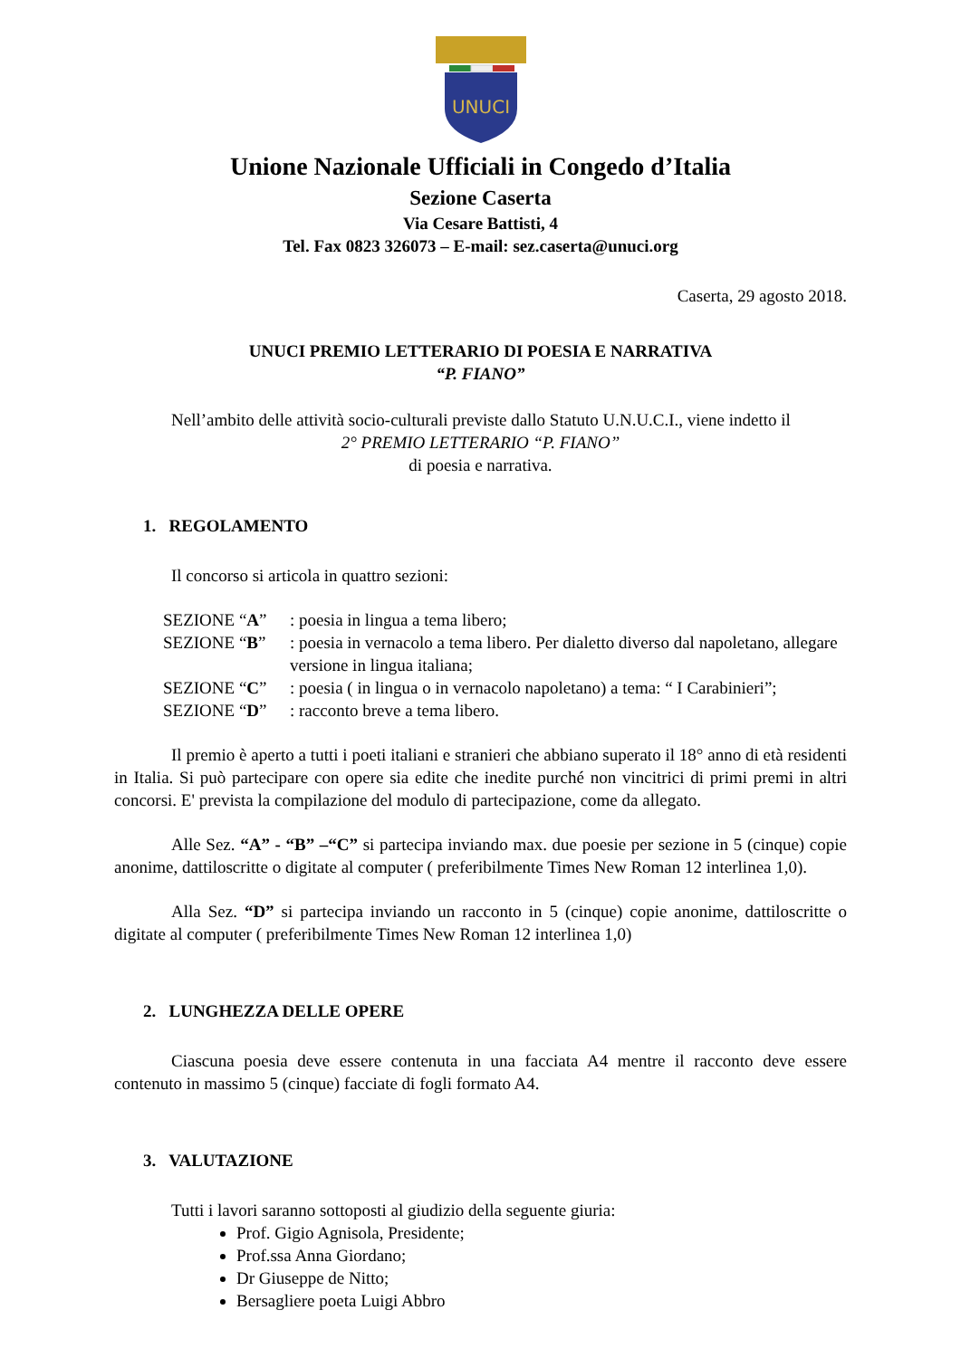UNUCI
Unione Nazionale Ufficiali in Congedo d’Italia
Sezione Caserta
Via Cesare Battisti, 4
Tel. Fax 0823 326073 – E-mail: sez.caserta@unuci.org
Caserta, 29 agosto 2018.
UNUCI PREMIO LETTERARIO DI POESIA E NARRATIVA
“P. FIANO”
Nell’ambito delle attività socio-culturali previste dallo Statuto U.N.U.C.I., viene indetto il
2° PREMIO LETTERARIO “P. FIANO”
di poesia e narrativa.
1. REGOLAMENTO
Il concorso si articola in quattro sezioni:
SEZIONE “A”: poesia in lingua a tema libero;
SEZIONE “B”: poesia in vernacolo a tema libero. Per dialetto diverso dal napoletano, allegare versione in lingua italiana;
SEZIONE “C”: poesia ( in lingua o in vernacolo napoletano) a tema: “ I Carabinieri”;
SEZIONE “D”: racconto breve a tema libero.
Il premio è aperto a tutti i poeti italiani e stranieri che abbiano superato il 18° anno di età residenti in Italia. Si può partecipare con opere sia edite che inedite purché non vincitrici di primi premi in altri concorsi. E' prevista la compilazione del modulo di partecipazione, come da allegato.
Alle Sez. “A” - “B” –“C” si partecipa inviando max. due poesie per sezione in 5 (cinque) copie anonime, dattiloscritte o digitate al computer ( preferibilmente Times New Roman 12 interlinea 1,0).
Alla Sez. “D” si partecipa inviando un racconto in 5 (cinque) copie anonime, dattiloscritte o digitate al computer ( preferibilmente Times New Roman 12 interlinea 1,0)
2. LUNGHEZZA DELLE OPERE
Ciascuna poesia deve essere contenuta in una facciata A4 mentre il racconto deve essere contenuto in massimo 5 (cinque) facciate di fogli formato A4.
3. VALUTAZIONE
Tutti i lavori saranno sottoposti al giudizio della seguente giuria:
Prof. Gigio Agnisola, Presidente;
Prof.ssa Anna Giordano;
Dr Giuseppe de Nitto;
Bersagliere poeta Luigi Abbro